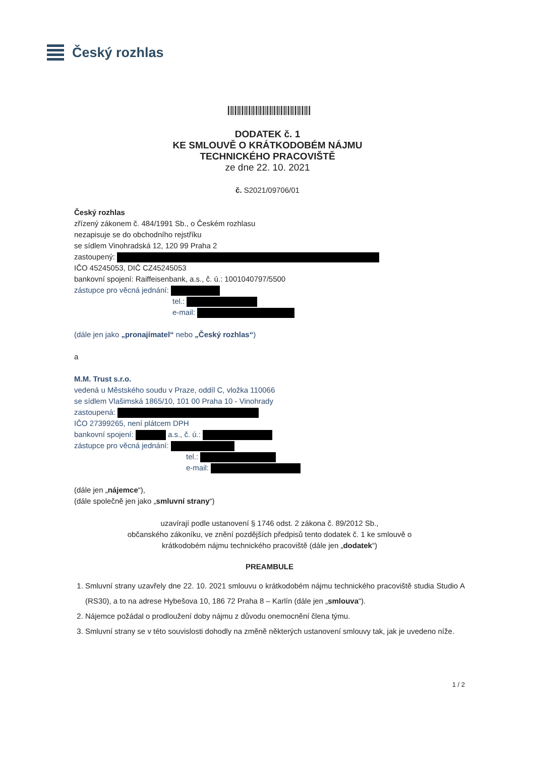Český rozhlas
DODATEK č. 1
KE SMLOUVĚ O KRÁTKODOBÉM NÁJMU
TECHNICKÉHO PRACOVIŠTĚ
ze dne 22. 10. 2021
č. S2021/09706/01
Český rozhlas
zřízený zákonem č. 484/1991 Sb., o Českém rozhlasu
nezapisuje se do obchodního rejstříku
se sídlem Vinohradská 12, 120 99 Praha 2
zastoupený:
IČO 45245053, DIČ CZ45245053
bankovní spojení: Raiffeisenbank, a.s., č. ú.: 1001040797/5500
zástupce pro věcná jednání:
tel.:
e-mail:
(dále jen jako „pronajímatel“ nebo „Český rozhlas“)
a
M.M. Trust s.r.o.
vedená u Městského soudu v Praze, oddíl C, vložka 110066
se sídlem Vlašimská 1865/10, 101 00 Praha 10 - Vinohrady
zastoupená:
IČO 27399265, není plátcem DPH
bankovní spojení: a.s., č. ú.:
zástupce pro věcná jednání:
tel.:
e-mail:
(dále jen „nájemce“),
(dále společně jen jako „smluvní strany“)
uzavírají podle ustanovení § 1746 odst. 2 zákona č. 89/2012 Sb.,
občanského zákoníku, ve znění pozdějších předpisů tento dodatek č. 1 ke smlouvě o
krátkodobém nájmu technického pracoviště (dále jen „dodatek“)
PREAMBULE
1. Smluvní strany uzavřely dne 22. 10. 2021 smlouvu o krátkodobém nájmu technického pracoviště studia Studio A (RS30), a to na adrese Hybešova 10, 186 72 Praha 8 – Karlín (dále jen „smlouva“).
2. Nájemce požádal o prodloužení doby nájmu z důvodu onemocnění člena týmu.
3. Smluvní strany se v této souvislosti dohodly na změně některých ustanovení smlouvy tak, jak je uvedeno níže.
1 / 2